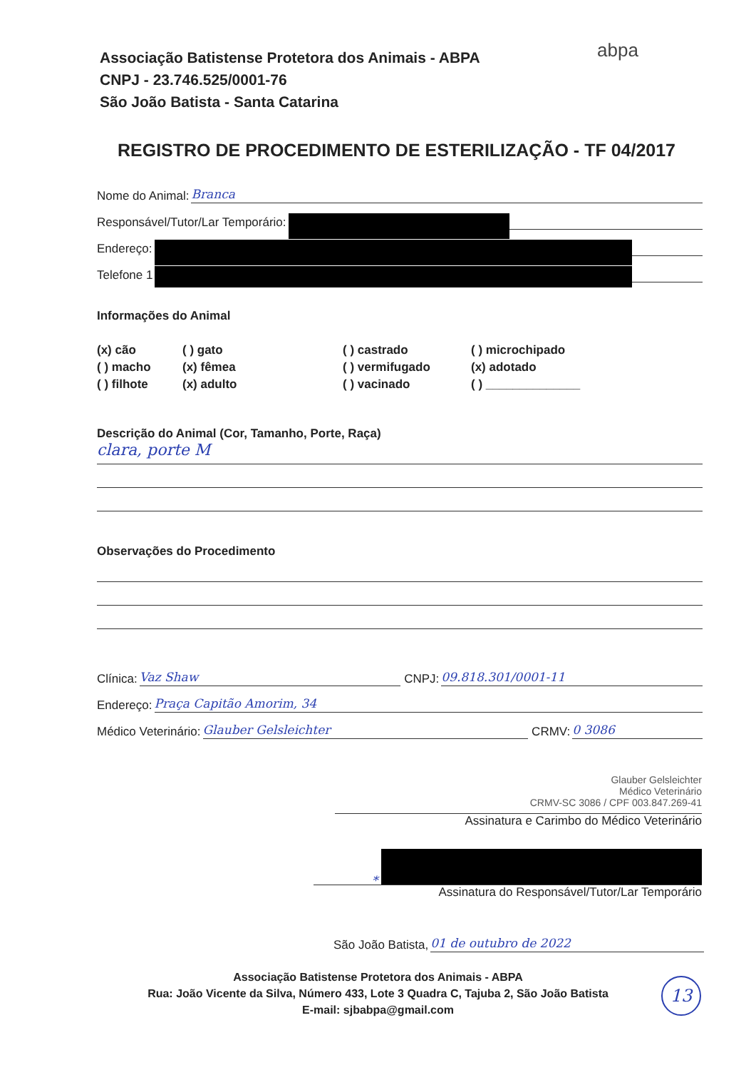Associação Batistense Protetora dos Animais - ABPA
CNPJ - 23.746.525/0001-76
São João Batista - Santa Catarina
abpa
REGISTRO DE PROCEDIMENTO DE ESTERILIZAÇÃO - TF 04/2017
Nome do Animal: Branca
Responsável/Tutor/Lar Temporário:
Endereço:
Telefone 1
Informações do Animal
(x) cão ( ) gato ( ) castrado ( ) microchipado ( ) macho (x) fêmea ( ) vermifugado (x) adotado ( ) filhote (x) adulto ( ) vacinado ( ) ______________
Descrição do Animal (Cor, Tamanho, Porte, Raça)
clara, porte M
Observações do Procedimento
Clínica: Vaz Shaw CNPJ: 09.818.301/0001-11
Endereço: Praça Capitão Amorim, 34
Médico Veterinário: Glauber Gelsleichter CRMV: 0 3086
Glauber Gelsleichter
Médico Veterinário
CRMV-SC 3086 / CPF 003.847.269-41
Assinatura e Carimbo do Médico Veterinário
*
Assinatura do Responsável/Tutor/Lar Temporário
São João Batista, 01 de outubro de 2022
Associação Batistense Protetora dos Animais - ABPA
Rua: João Vicente da Silva, Número 433, Lote 3 Quadra C, Tajuba 2, São João Batista
E-mail: sjbabpa@gmail.com
13